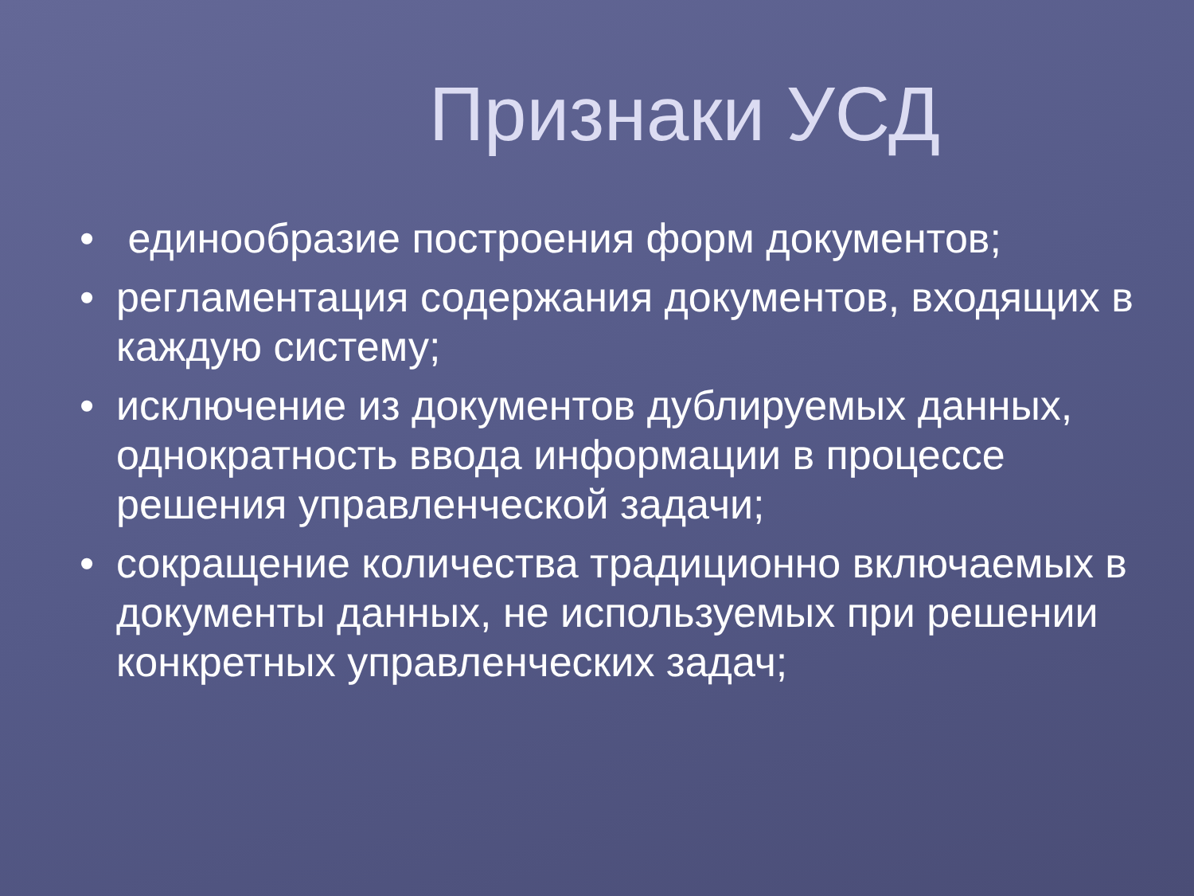Признаки УСД
• единообразие построения форм документов;
• регламентация содержания документов, входящих в каждую систему;
• исключение из документов дублируемых данных, однократность ввода информации в процессе решения управленческой задачи;
• сокращение количества традиционно включаемых в документы данных, не используемых при решении конкретных управленческих задач;